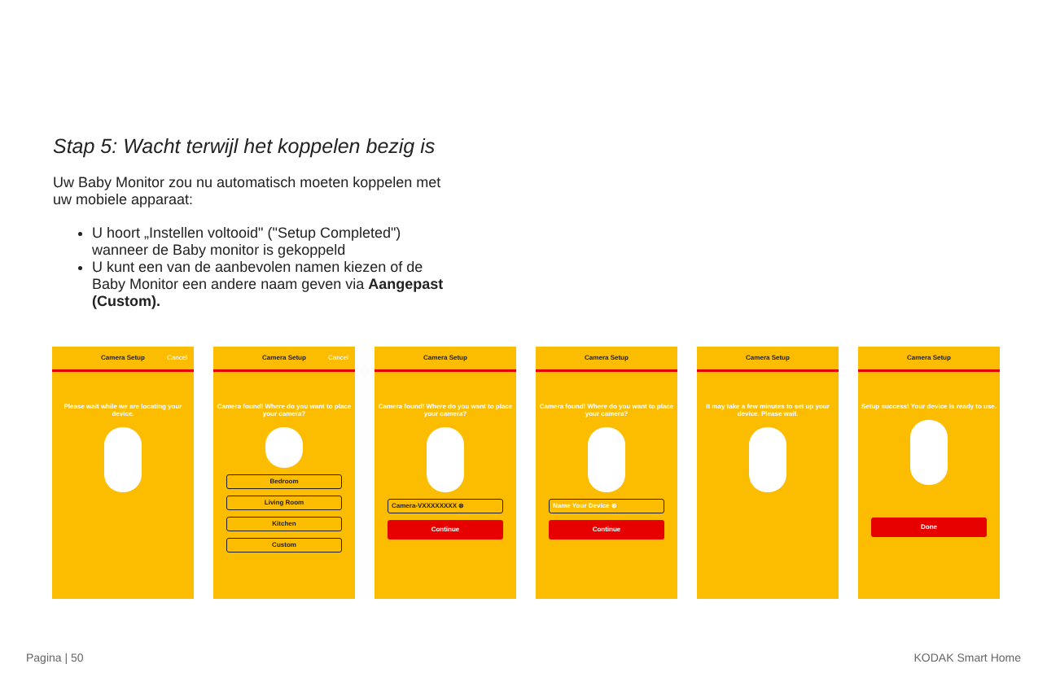Stap 5: Wacht terwijl het koppelen bezig is
Uw Baby Monitor zou nu automatisch moeten koppelen met uw mobiele apparaat:
U hoort „Instellen voltooid" ("Setup Completed") wanneer de Baby monitor is gekoppeld
U kunt een van de aanbevolen namen kiezen of de Baby Monitor een andere naam geven via Aangepast (Custom).
Camera Setup Cancel
Please wait while we are locating your device.
Camera Setup Cancel
Camera found! Where do you want to place your camera?
Bedroom
Living Room
Kitchen
Custom
Camera Setup
Camera found! Where do you want to place your camera?
Camera-VXXXXXXXX ⊗
Continue
Camera Setup
Camera found! Where do you want to place your camera?
Name Your Device ⊗
Continue
Camera Setup
It may take a few minutes to set up your device. Please wait.
Camera Setup
Setup success! Your device is ready to use.
Done
Pagina | 50 KODAK Smart Home